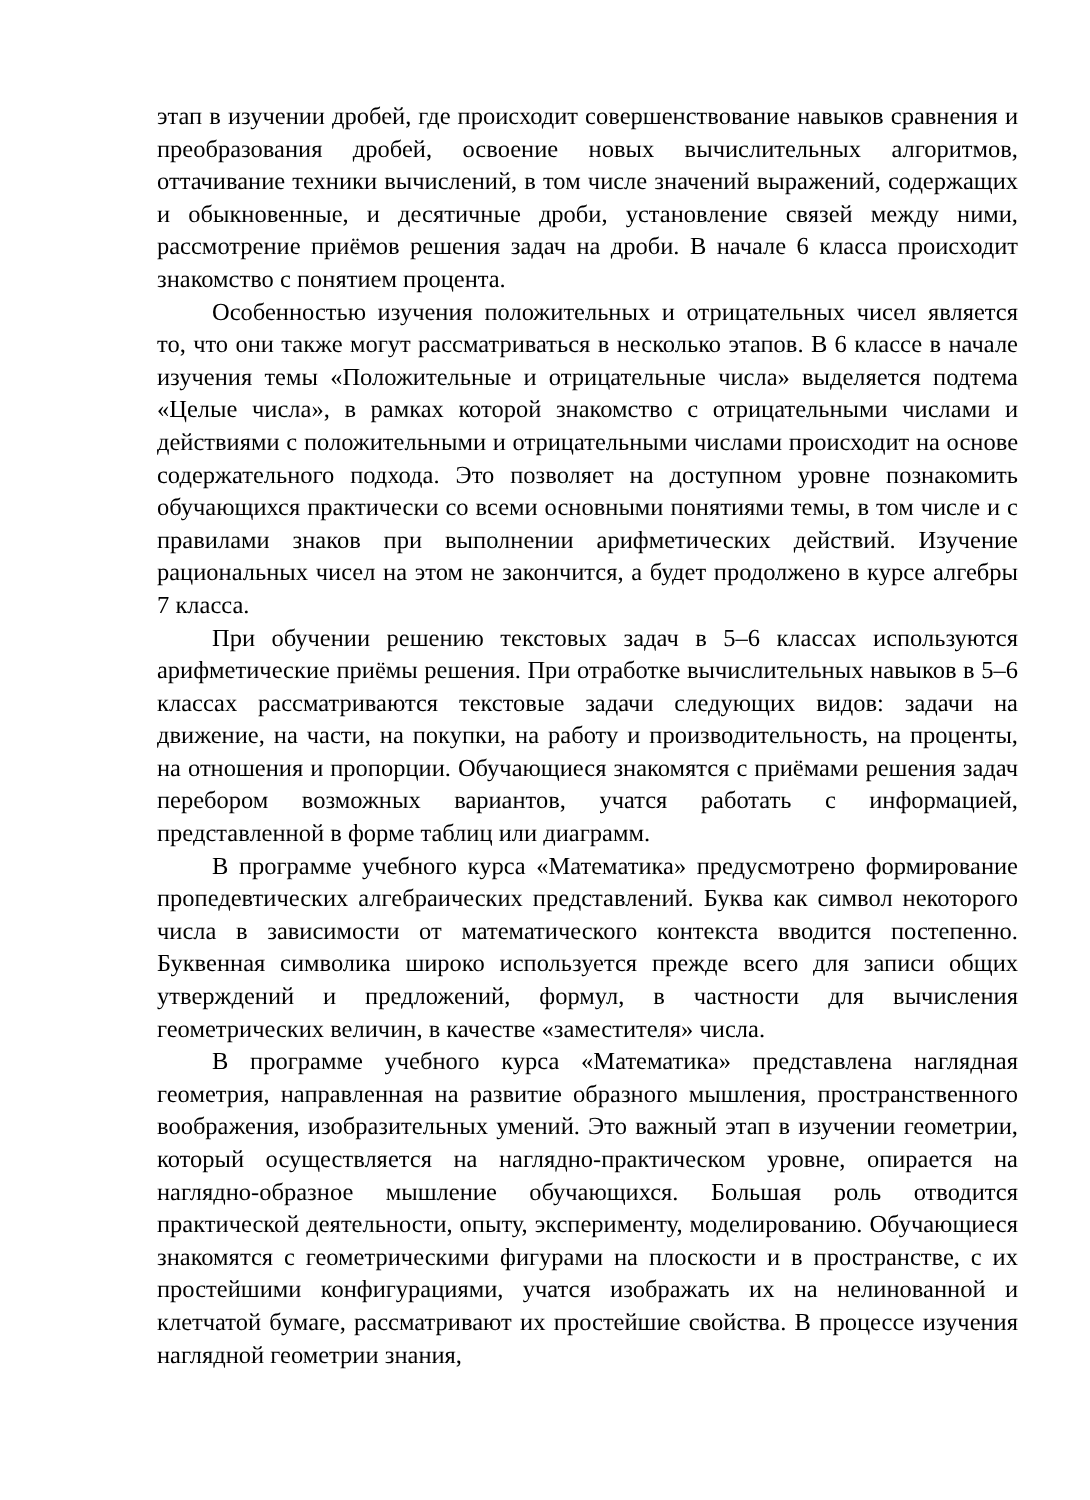этап в изучении дробей, где происходит совершенствование навыков сравнения и преобразования дробей, освоение новых вычислительных алгоритмов, оттачивание техники вычислений, в том числе значений выражений, содержащих и обыкновенные, и десятичные дроби, установление связей между ними, рассмотрение приёмов решения задач на дроби. В начале 6 класса происходит знакомство с понятием процента.
Особенностью изучения положительных и отрицательных чисел является то, что они также могут рассматриваться в несколько этапов. В 6 классе в начале изучения темы «Положительные и отрицательные числа» выделяется подтема «Целые числа», в рамках которой знакомство с отрицательными числами и действиями с положительными и отрицательными числами происходит на основе содержательного подхода. Это позволяет на доступном уровне познакомить обучающихся практически со всеми основными понятиями темы, в том числе и с правилами знаков при выполнении арифметических действий. Изучение рациональных чисел на этом не закончится, а будет продолжено в курсе алгебры 7 класса.
При обучении решению текстовых задач в 5–6 классах используются арифметические приёмы решения. При отработке вычислительных навыков в 5–6 классах рассматриваются текстовые задачи следующих видов: задачи на движение, на части, на покупки, на работу и производительность, на проценты, на отношения и пропорции. Обучающиеся знакомятся с приёмами решения задач перебором возможных вариантов, учатся работать с информацией, представленной в форме таблиц или диаграмм.
В программе учебного курса «Математика» предусмотрено формирование пропедевтических алгебраических представлений. Буква как символ некоторого числа в зависимости от математического контекста вводится постепенно. Буквенная символика широко используется прежде всего для записи общих утверждений и предложений, формул, в частности для вычисления геометрических величин, в качестве «заместителя» числа.
В программе учебного курса «Математика» представлена наглядная геометрия, направленная на развитие образного мышления, пространственного воображения, изобразительных умений. Это важный этап в изучении геометрии, который осуществляется на наглядно-практическом уровне, опирается на наглядно-образное мышление обучающихся. Большая роль отводится практической деятельности, опыту, эксперименту, моделированию. Обучающиеся знакомятся с геометрическими фигурами на плоскости и в пространстве, с их простейшими конфигурациями, учатся изображать их на нелинованной и клетчатой бумаге, рассматривают их простейшие свойства. В процессе изучения наглядной геометрии знания,